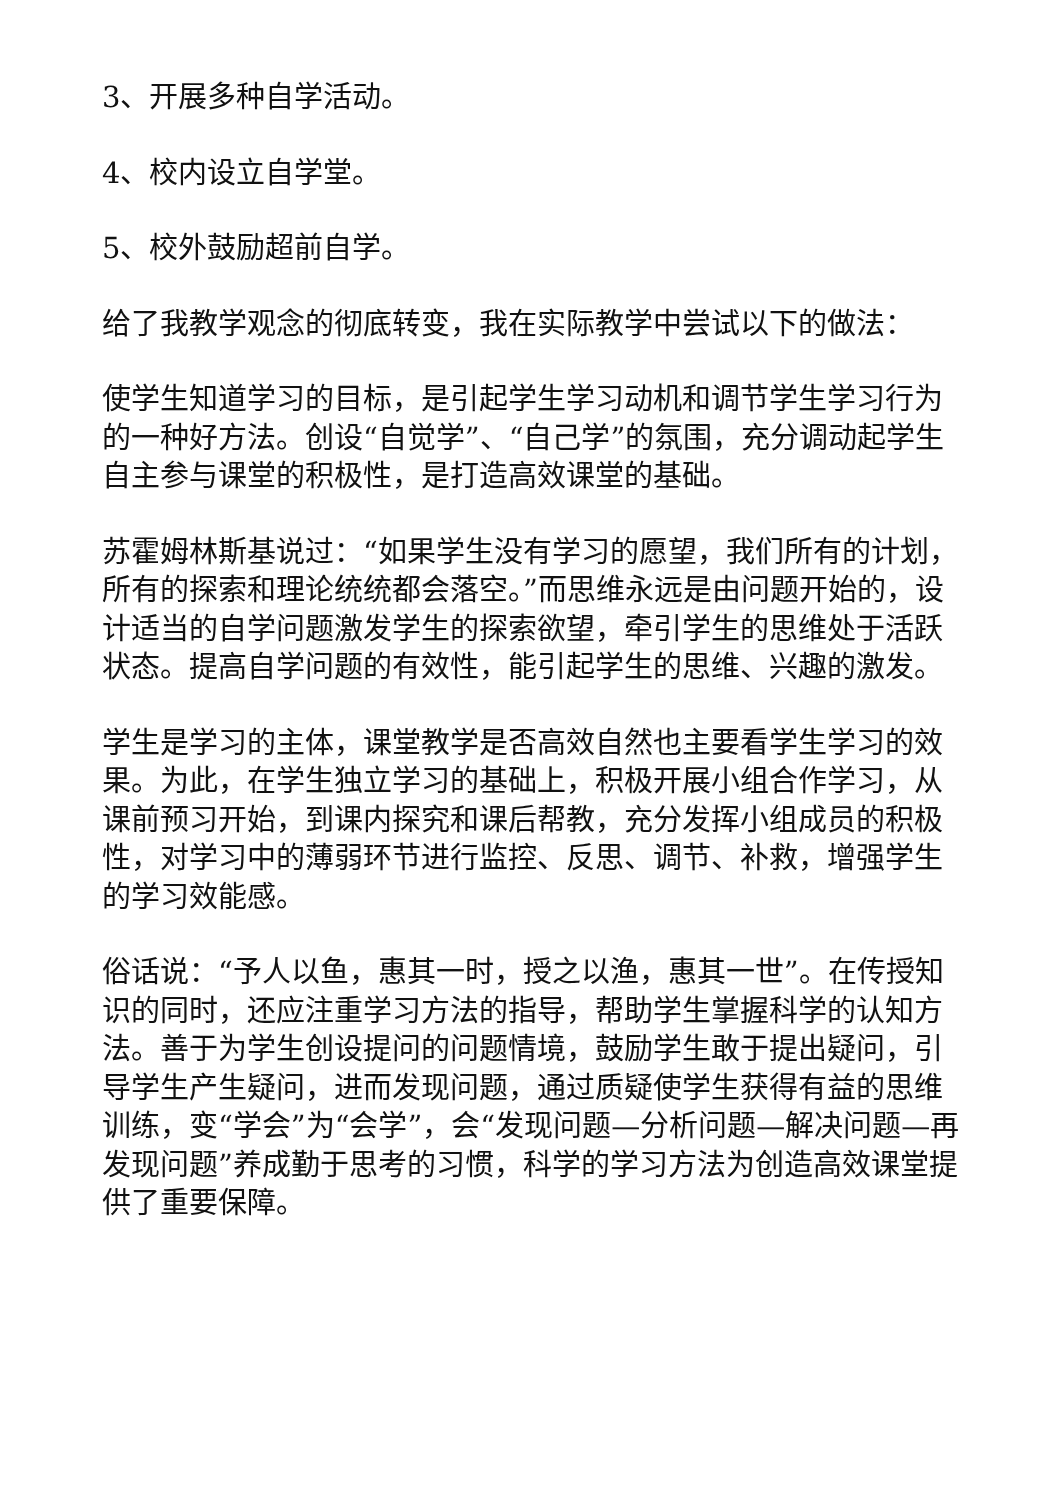3、开展多种自学活动。
4、校内设立自学堂。
5、校外鼓励超前自学。
给了我教学观念的彻底转变，我在实际教学中尝试以下的做法：
使学生知道学习的目标，是引起学生学习动机和调节学生学习行为的一种好方法。创设“自觉学”、“自己学”的氛围，充分调动起学生自主参与课堂的积极性，是打造高效课堂的基础。
苏霍姆林斯基说过：“如果学生没有学习的愿望，我们所有的计划，所有的探索和理论统统都会落空。”而思维永远是由问题开始的，设计适当的自学问题激发学生的探索欲望，牵引学生的思维处于活跃状态。提高自学问题的有效性，能引起学生的思维、兴趣的激发。
学生是学习的主体，课堂教学是否高效自然也主要看学生学习的效果。为此，在学生独立学习的基础上，积极开展小组合作学习，从课前预习开始，到课内探究和课后帮教，充分发挥小组成员的积极性，对学习中的薄弱环节进行监控、反思、调节、补救，增强学生的学习效能感。
俗话说：“予人以鱼，惠其一时，授之以渔，惠其一世”。在传授知识的同时，还应注重学习方法的指导，帮助学生掌握科学的认知方法。善于为学生创设提问的问题情境，鼓励学生敢于提出疑问，引导学生产生疑问，进而发现问题，通过质疑使学生获得有益的思维训练，变“学会”为“会学”，会“发现问题—分析问题—解决问题—再发现问题”养成勤于思考的习惯，科学的学习方法为创造高效课堂提供了重要保障。